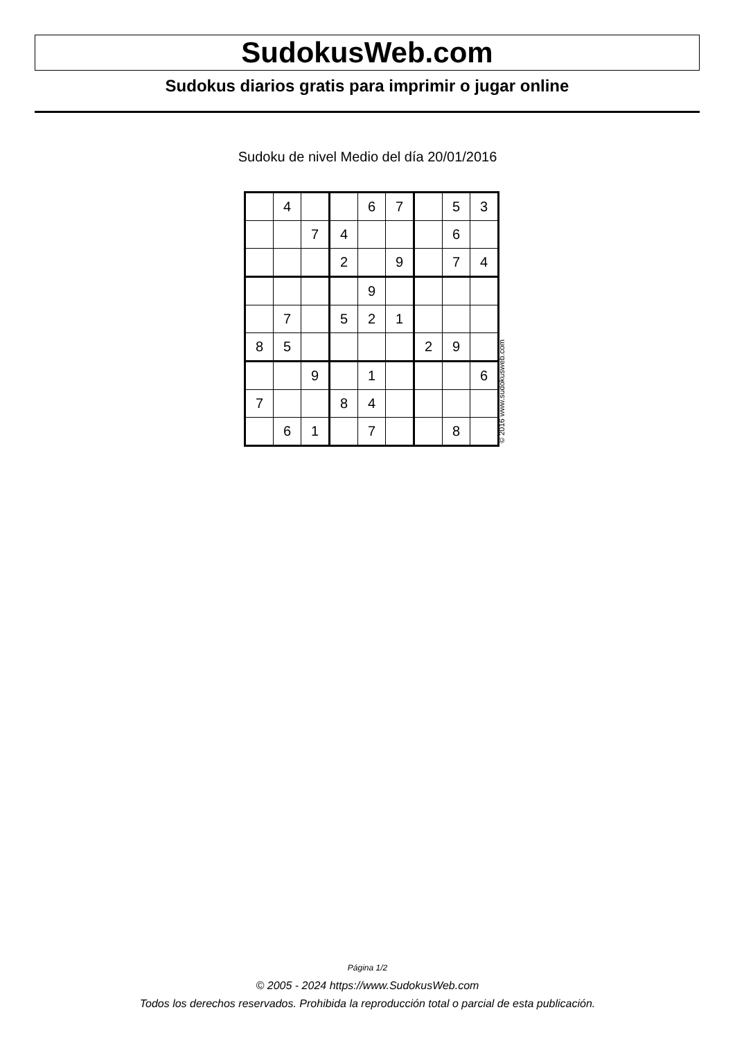SudokusWeb.com
Sudokus diarios gratis para imprimir o jugar online
Sudoku de nivel Medio del día 20/01/2016
| | 4 | | | 6 | 7 | | 5 | 3 |
| | | 7 | 4 | | | | 6 | |
| | | | 2 | | 9 | | 7 | 4 |
| | | | | 9 | | | | |
| | 7 | | 5 | 2 | 1 | | | |
| 8 | 5 | | | | | 2 | 9 | |
| | | 9 | | 1 | | | | 6 |
| 7 | | | 8 | 4 | | | | |
| | 6 | 1 | | 7 | | | 8 | |
© 2016 www.sudokusweb.com
Página 1/2
© 2005 - 2024 https://www.SudokusWeb.com
Todos los derechos reservados. Prohibida la reproducción total o parcial de esta publicación.